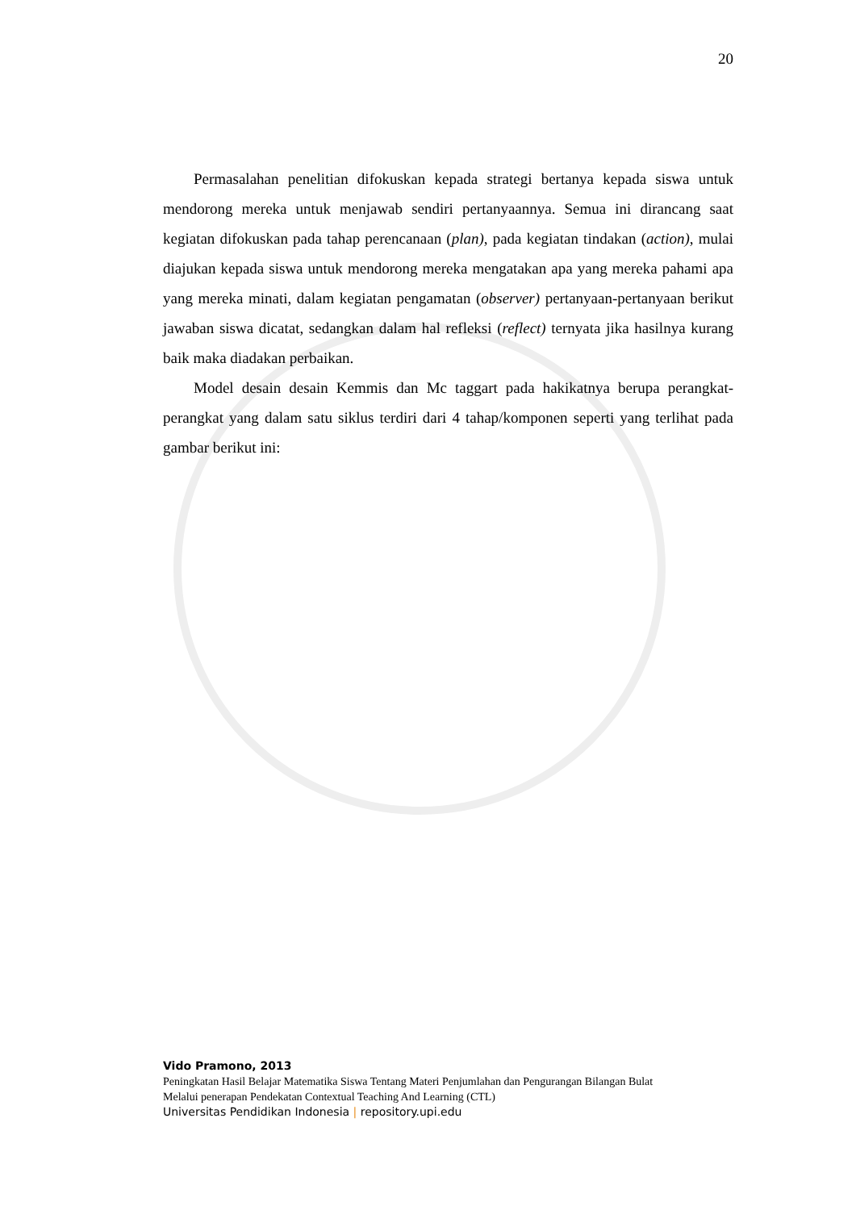20
Permasalahan penelitian difokuskan kepada strategi bertanya kepada siswa untuk mendorong mereka untuk menjawab sendiri pertanyaannya. Semua ini dirancang saat kegiatan difokuskan pada tahap perencanaan (plan), pada kegiatan tindakan (action), mulai diajukan kepada siswa untuk mendorong mereka mengatakan apa yang mereka pahami apa yang mereka minati, dalam kegiatan pengamatan (observer) pertanyaan-pertanyaan berikut jawaban siswa dicatat, sedangkan dalam hal refleksi (reflect) ternyata jika hasilnya kurang baik maka diadakan perbaikan.
Model desain desain Kemmis dan Mc taggart pada hakikatnya berupa perangkat-perangkat yang dalam satu siklus terdiri dari 4 tahap/komponen seperti yang terlihat pada gambar berikut ini:
Vido Pramono, 2013
Peningkatan Hasil Belajar Matematika Siswa Tentang Materi Penjumlahan dan Pengurangan Bilangan Bulat
Melalui penerapan Pendekatan Contextual Teaching And Learning (CTL)
Universitas Pendidikan Indonesia | repository.upi.edu